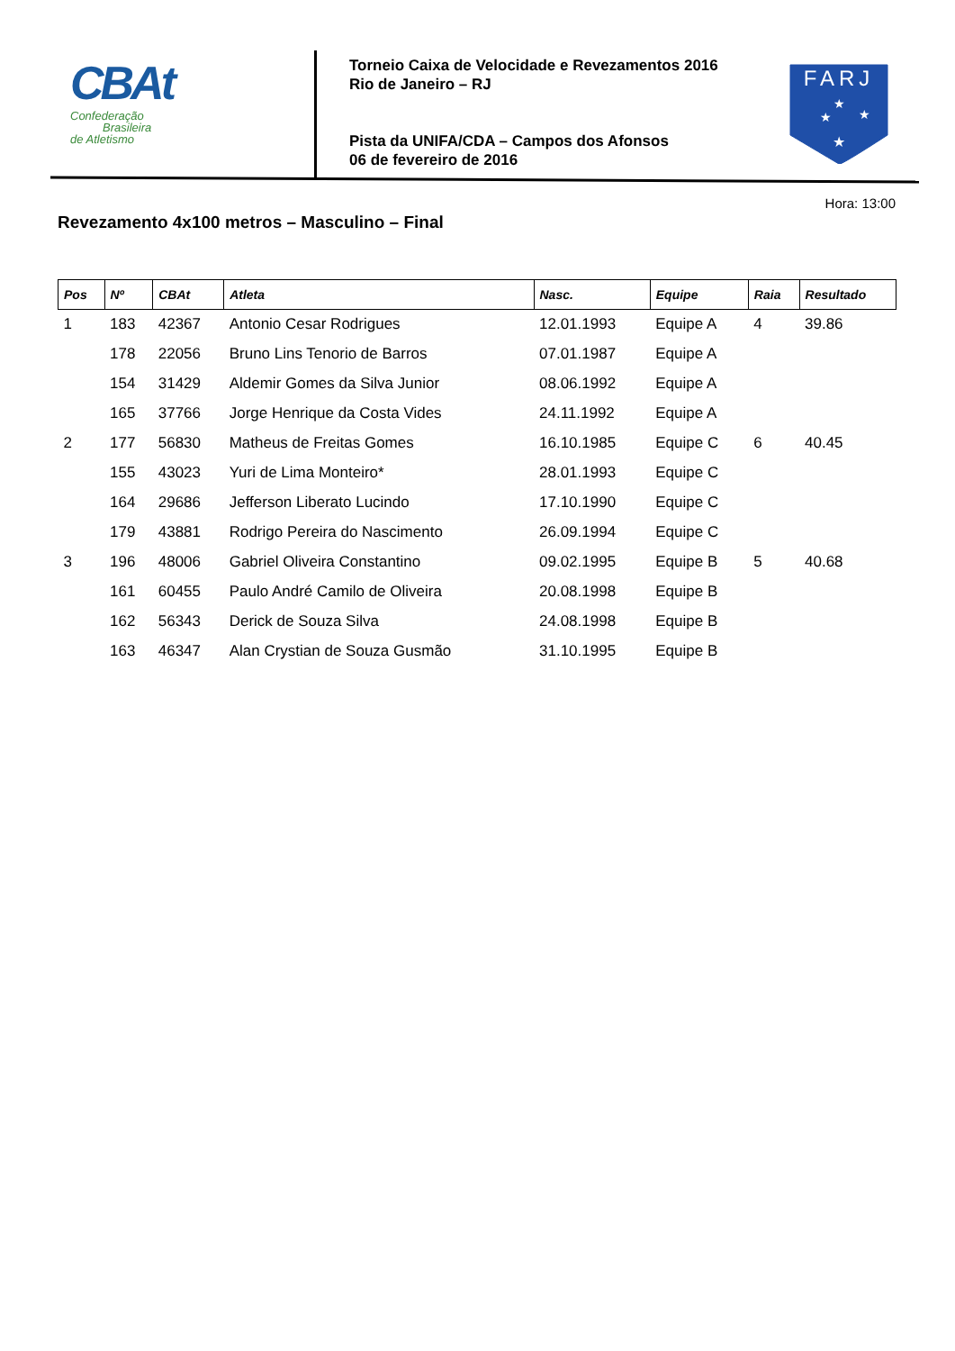CBAt
Confederação
Brasileira
de Atletismo
Torneio Caixa de Velocidade e Revezamentos 2016
Rio de Janeiro – RJ
Pista da UNIFA/CDA – Campos dos Afonsos
06 de fevereiro de 2016
FARJ
★
★
★
★
Hora: 13:00
Revezamento 4x100 metros – Masculino – Final
| Pos | Nº | CBAt | Atleta | Nasc. | Equipe | Raia | Resultado |
| --- | --- | --- | --- | --- | --- | --- | --- |
| 1 | 183 | 42367 | Antonio Cesar Rodrigues | 12.01.1993 | Equipe A | 4 | 39.86 |
| | 178 | 22056 | Bruno Lins Tenorio de Barros | 07.01.1987 | Equipe A | | |
| | 154 | 31429 | Aldemir Gomes da Silva Junior | 08.06.1992 | Equipe A | | |
| | 165 | 37766 | Jorge Henrique da Costa Vides | 24.11.1992 | Equipe A | | |
| 2 | 177 | 56830 | Matheus de Freitas Gomes | 16.10.1985 | Equipe C | 6 | 40.45 |
| | 155 | 43023 | Yuri de Lima Monteiro* | 28.01.1993 | Equipe C | | |
| | 164 | 29686 | Jefferson Liberato Lucindo | 17.10.1990 | Equipe C | | |
| | 179 | 43881 | Rodrigo Pereira do Nascimento | 26.09.1994 | Equipe C | | |
| 3 | 196 | 48006 | Gabriel Oliveira Constantino | 09.02.1995 | Equipe B | 5 | 40.68 |
| | 161 | 60455 | Paulo André Camilo de Oliveira | 20.08.1998 | Equipe B | | |
| | 162 | 56343 | Derick de Souza Silva | 24.08.1998 | Equipe B | | |
| | 163 | 46347 | Alan Crystian de Souza Gusmão | 31.10.1995 | Equipe B | | |